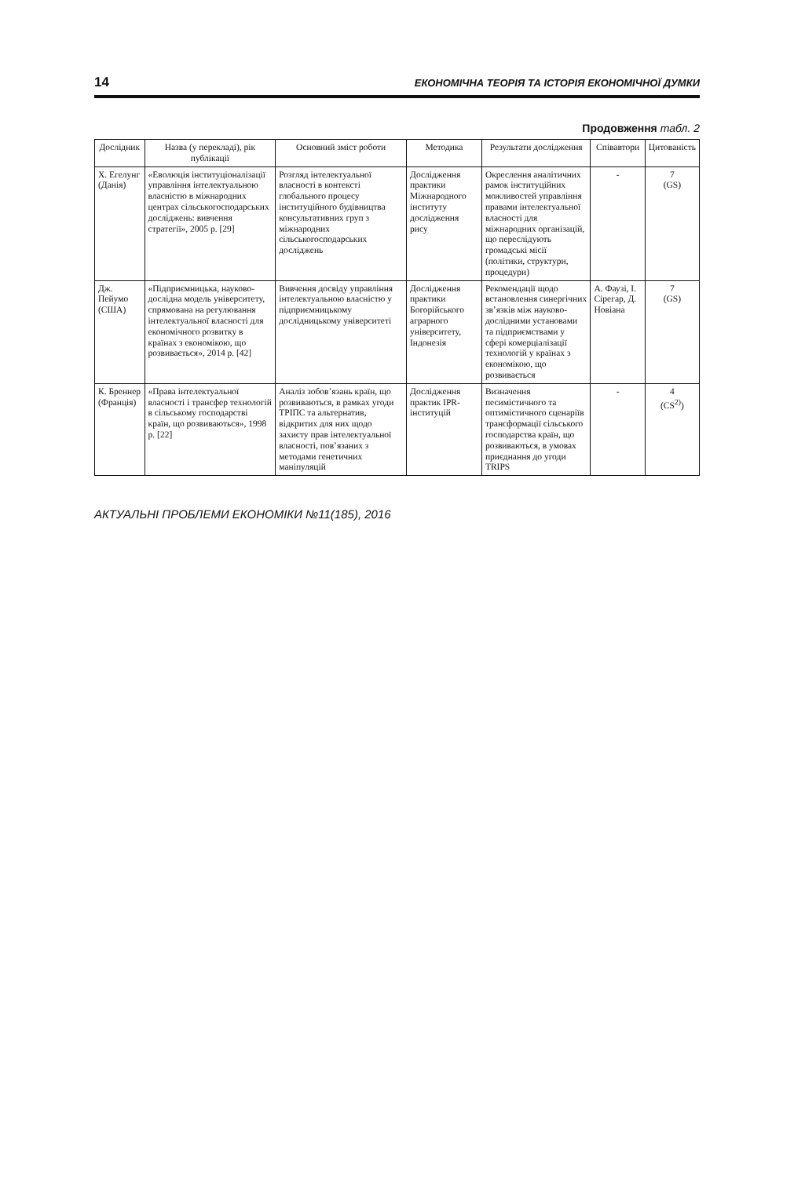14 ЕКОНОМІЧНА ТЕОРІЯ ТА ІСТОРІЯ ЕКОНОМІЧНОЇ ДУМКИ
Продовження табл. 2
| Дослідник | Назва (у перекладі), рік публікації | Основний зміст роботи | Методика | Результати дослідження | Співавтори | Цитованість |
| --- | --- | --- | --- | --- | --- | --- |
| Х. Егелунг (Данія) | «Еволюція інституціоналізації управління інтелектуальною власністю в міжнародних центрах сільськогосподарських досліджень: вивчення стратегії», 2005 р. [29] | Розгляд інтелектуальної власності в контексті глобального процесу інституційного будівництва консультативних груп з міжнародних сільськогосподарських досліджень | Дослідження практики Міжнародного інституту дослідження рису | Окреслення аналітичних рамок інституційних можливостей управління правами інтелектуальної власності для міжнародних організацій, що переслідують громадські місії (політики, структури, процедури) | - | 7 (GS) |
| Дж. Пейумо (США) | «Підприємницька, науково-дослідна модель університету, спрямована на регулювання інтелектуальної власності для економічного розвитку в країнах з економікою, що розвивається», 2014 р. [42] | Вивчення досвіду управління інтелектуальною власністю у підприємницькому дослідницькому університеті | Дослідження практики Богорійського аграрного університету, Індонезія | Рекомендації щодо встановлення синергічних зв’язків між науково-дослідними установами та підприємствами у сфері комерціалізації технологій у країнах з економікою, що розвивається | А. Фаузі, І. Сірегар, Д. Новіана | 7 (GS) |
| К. Бреннер (Франція) | «Права інтелектуальної власності і трансфер технологій в сільському господарстві країн, що розвиваються», 1998 р. [22] | Аналіз зобов’язань країн, що розвиваються, в рамках угоди ТРІПС та альтернатив, відкритих для них щодо захисту прав інтелектуальної власності, пов’язаних з методами генетичних маніпуляцій | Дослідження практик IPR-інституцій | Визначення песимістичного та оптимістичного сценаріїв трансформації сільського господарства країн, що розвиваються, в умовах приєднання до угоди TRIPS | - | 4 (CS<sup>2)</sup>) |
АКТУАЛЬНІ ПРОБЛЕМИ ЕКОНОМІКИ №11(185), 2016